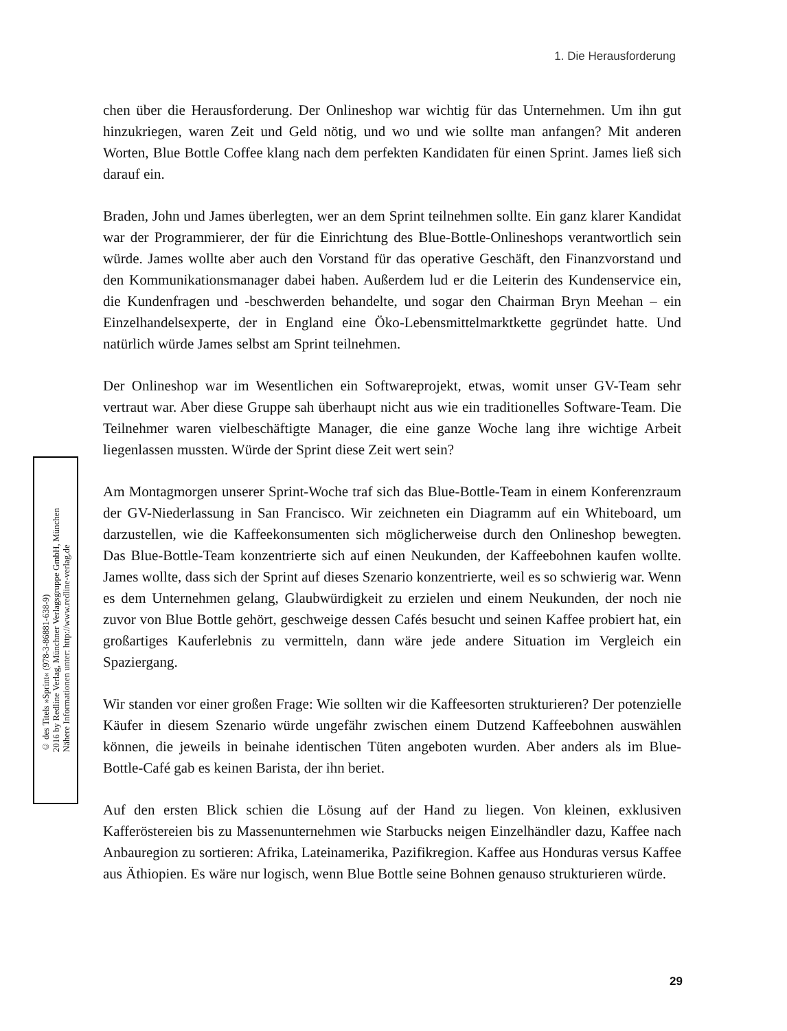1. Die Herausforderung
chen über die Herausforderung. Der Onlineshop war wichtig für das Unternehmen. Um ihn gut hinzukriegen, waren Zeit und Geld nötig, und wo und wie sollte man anfangen? Mit anderen Worten, Blue Bottle Coffee klang nach dem perfekten Kandidaten für einen Sprint. James ließ sich darauf ein.
Braden, John und James überlegten, wer an dem Sprint teilnehmen sollte. Ein ganz klarer Kandidat war der Programmierer, der für die Einrichtung des Blue-Bottle-Onlineshops verantwortlich sein würde. James wollte aber auch den Vorstand für das operative Geschäft, den Finanzvorstand und den Kommunikationsmanager dabei haben. Außerdem lud er die Leiterin des Kundenservice ein, die Kundenfragen und -beschwerden behandelte, und sogar den Chairman Bryn Meehan – ein Einzelhandelsexperte, der in England eine Öko-Lebensmittelmarktkette gegründet hatte. Und natürlich würde James selbst am Sprint teilnehmen.
Der Onlineshop war im Wesentlichen ein Softwareprojekt, etwas, womit unser GV-Team sehr vertraut war. Aber diese Gruppe sah überhaupt nicht aus wie ein traditionelles Software-Team. Die Teilnehmer waren vielbeschäftigte Manager, die eine ganze Woche lang ihre wichtige Arbeit liegenlassen mussten. Würde der Sprint diese Zeit wert sein?
Am Montagmorgen unserer Sprint-Woche traf sich das Blue-Bottle-Team in einem Konferenzraum der GV-Niederlassung in San Francisco. Wir zeichneten ein Diagramm auf ein Whiteboard, um darzustellen, wie die Kaffeekonsumenten sich möglicherweise durch den Onlineshop bewegten. Das Blue-Bottle-Team konzentrierte sich auf einen Neukunden, der Kaffeebohnen kaufen wollte. James wollte, dass sich der Sprint auf dieses Szenario konzentrierte, weil es so schwierig war. Wenn es dem Unternehmen gelang, Glaubwürdigkeit zu erzielen und einem Neukunden, der noch nie zuvor von Blue Bottle gehört, geschweige dessen Cafés besucht und seinen Kaffee probiert hat, ein großartiges Kauferlebnis zu vermitteln, dann wäre jede andere Situation im Vergleich ein Spaziergang.
Wir standen vor einer großen Frage: Wie sollten wir die Kaffeesorten strukturieren? Der potenzielle Käufer in diesem Szenario würde ungefähr zwischen einem Dutzend Kaffeebohnen auswählen können, die jeweils in beinahe identischen Tüten angeboten wurden. Aber anders als im Blue-Bottle-Café gab es keinen Barista, der ihn beriet.
Auf den ersten Blick schien die Lösung auf der Hand zu liegen. Von kleinen, exklusiven Kafferöstereien bis zu Massenunternehmen wie Starbucks neigen Einzelhändler dazu, Kaffee nach Anbauregion zu sortieren: Afrika, Lateinamerika, Pazifikregion. Kaffee aus Honduras versus Kaffee aus Äthiopien. Es wäre nur logisch, wenn Blue Bottle seine Bohnen genauso strukturieren würde.
© des Titels »Sprint« (978-3-86881-638-9)
2016 by Redline Verlag, Münchner Verlagsgruppe GmbH, München
Nähere Informationen unter: http://www.redline-verlag.de
29